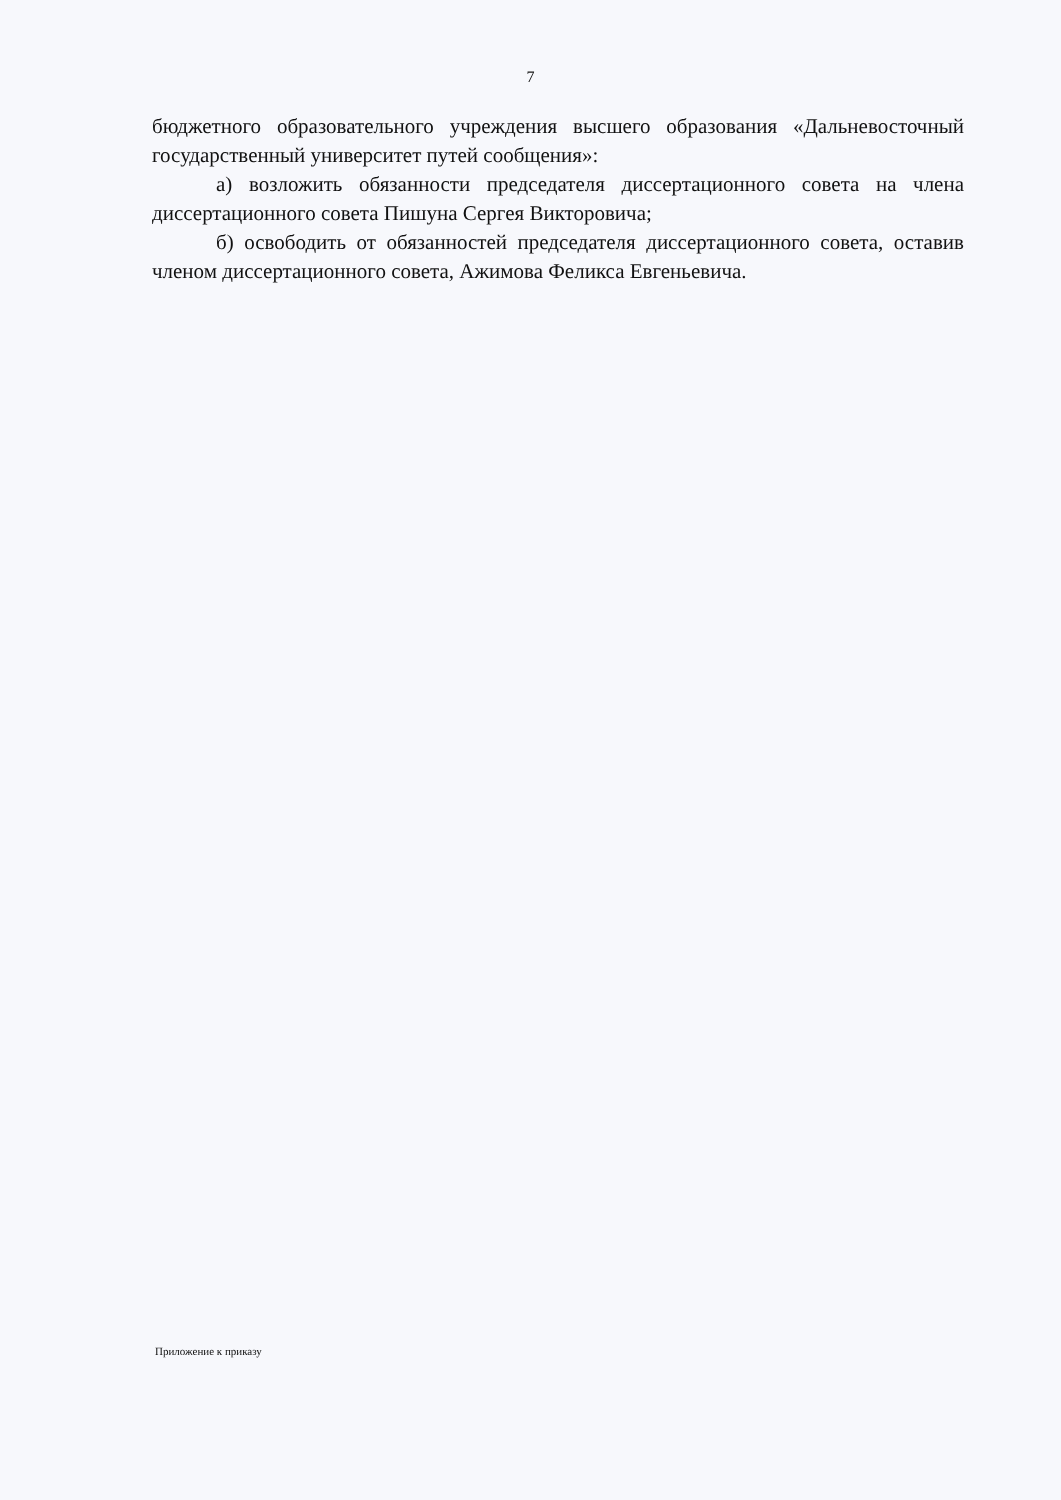7
бюджетного образовательного учреждения высшего образования «Дальневосточный государственный университет путей сообщения»:
а) возложить обязанности председателя диссертационного совета на члена диссертационного совета Пишуна Сергея Викторовича;
б) освободить от обязанностей председателя диссертационного совета, оставив членом диссертационного совета, Ажимова Феликса Евгеньевича.
Приложение к приказу